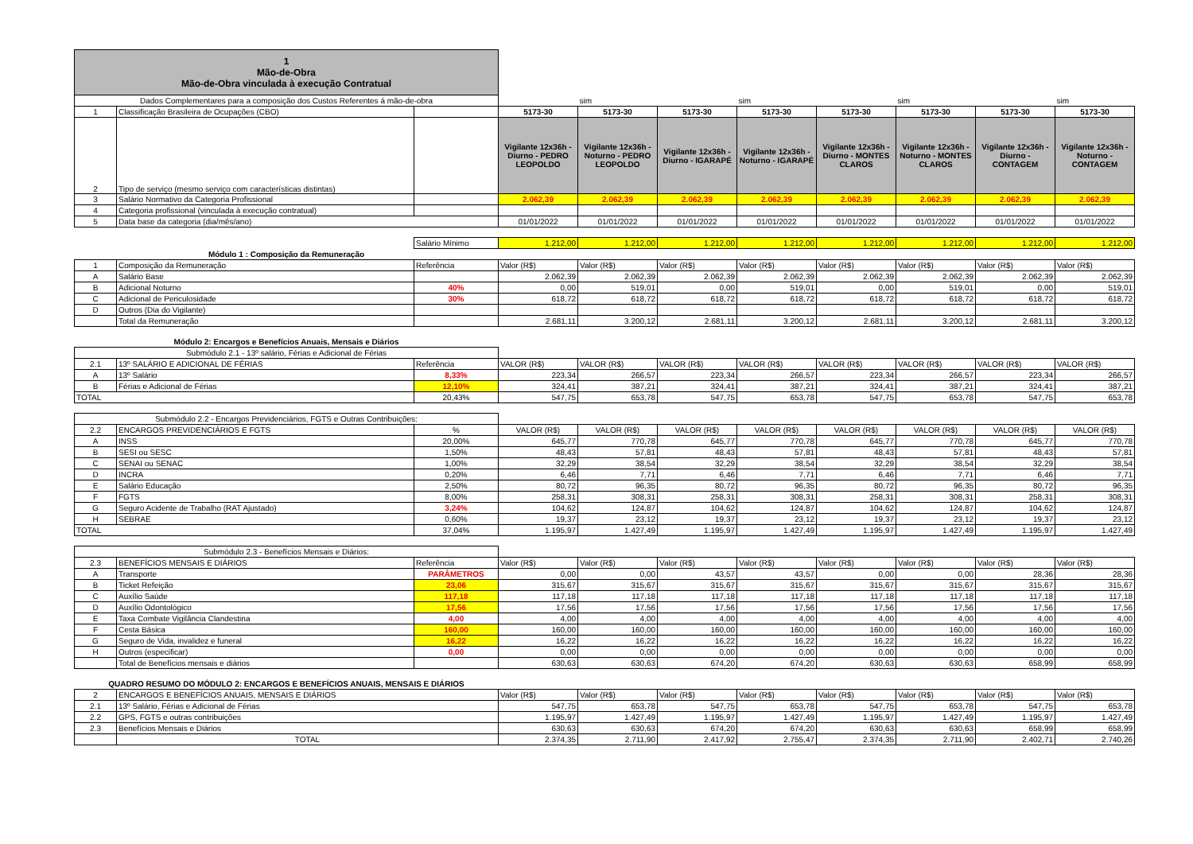| 1 Mão-de-Obra Mão-de-Obra vinculada à execução Contratual | | | | | | | | | | |
| Dados Complementares para a composição dos Custos Referentes á mão-de-obra | | | | sim | | sim | | sim | | sim |
| 1 | Classificação Brasileira de Ocupações (CBO) | | 5173-30 | 5173-30 | 5173-30 | 5173-30 | 5173-30 | 5173-30 | 5173-30 | 5173-30 |
| 2 | Tipo de serviço (mesmo serviço com características distintas) | | Vigilante 12x36h - Diurno - PEDRO LEOPOLDO | Vigilante 12x36h - Noturno - PEDRO LEOPOLDO | Vigilante 12x36h - Diurno - IGARAPÉ | Vigilante 12x36h - Noturno - IGARAPÉ | Vigilante 12x36h - Diurno - MONTES CLAROS | Vigilante 12x36h - Noturno - MONTES CLAROS | Vigilante 12x36h - Diurno - CONTAGEM | Vigilante 12x36h - Noturno - CONTAGEM |
| 3 | Salário Normativo da Categoria Profissional | | 2.062,39 | 2.062,39 | 2.062,39 | 2.062,39 | 2.062,39 | 2.062,39 | 2.062,39 | 2.062,39 |
| 4 | Categoria profissional (vinculada à execução contratual) | | | | | | | | | |
| 5 | Data base da categoria (dia/mês/ano) | | 01/01/2022 | 01/01/2022 | 01/01/2022 | 01/01/2022 | 01/01/2022 | 01/01/2022 | 01/01/2022 | 01/01/2022 |
| | | Salário Mínimo | 1.212,00 | 1.212,00 | 1.212,00 | 1.212,00 | 1.212,00 | 1.212,00 | 1.212,00 | 1.212,00 |
| Módulo 1 : Composição da Remuneração | | | | | | | | | | |
| 1 | Composição da Remuneração | Referência | Valor (R$) | Valor (R$) | Valor (R$) | Valor (R$) | Valor (R$) | Valor (R$) | Valor (R$) | Valor (R$) |
| A | Salário Base | | 2.062,39 | 2.062,39 | 2.062,39 | 2.062,39 | 2.062,39 | 2.062,39 | 2.062,39 | 2.062,39 |
| B | Adicional Noturno | 40% | 0,00 | 519,01 | 0,00 | 519,01 | 0,00 | 519,01 | 0,00 | 519,01 |
| C | Adicional de Periculosidade | 30% | 618,72 | 618,72 | 618,72 | 618,72 | 618,72 | 618,72 | 618,72 | 618,72 |
| D | Outros (Dia do Vigilante) | | | | | | | | | |
| | Total da Remuneração | | 2.681,11 | 3.200,12 | 2.681,11 | 3.200,12 | 2.681,11 | 3.200,12 | 2.681,11 | 3.200,12 |
| Módulo 2: Encargos e Benefícios Anuais, Mensais e Diários | | | | | | | | | | |
| Submódulo 2.1 - 13º salário, Férias e Adicional de Férias | | | | | | | | | | |
| 2.1 | 13º SALÁRIO E ADICIONAL DE FÉRIAS | Referência | VALOR (R$) | VALOR (R$) | VALOR (R$) | VALOR (R$) | VALOR (R$) | VALOR (R$) | VALOR (R$) | VALOR (R$) |
| A | 13º Salário | 8,33% | 223,34 | 266,57 | 223,34 | 266,57 | 223,34 | 266,57 | 223,34 | 266,57 |
| B | Férias e Adicional de Férias | 12,10% | 324,41 | 387,21 | 324,41 | 387,21 | 324,41 | 387,21 | 324,41 | 387,21 |
| TOTAL | | 20,43% | 547,75 | 653,78 | 547,75 | 653,78 | 547,75 | 653,78 | 547,75 | 653,78 |
| Submódulo 2.2 - Encargos Previdenciários, FGTS e Outras Contribuições: | | | | | | | | | | |
| 2.2 | ENCARGOS PREVIDENCIÁRIOS E FGTS | % | VALOR (R$) | VALOR (R$) | VALOR (R$) | VALOR (R$) | VALOR (R$) | VALOR (R$) | VALOR (R$) | VALOR (R$) |
| A | INSS | 20,00% | 645,77 | 770,78 | 645,77 | 770,78 | 645,77 | 770,78 | 645,77 | 770,78 |
| B | SESI ou SESC | 1,50% | 48,43 | 57,81 | 48,43 | 57,81 | 48,43 | 57,81 | 48,43 | 57,81 |
| C | SENAI ou SENAC | 1,00% | 32,29 | 38,54 | 32,29 | 38,54 | 32,29 | 38,54 | 32,29 | 38,54 |
| D | INCRA | 0,20% | 6,46 | 7,71 | 6,46 | 7,71 | 6,46 | 7,71 | 6,46 | 7,71 |
| E | Salário Educação | 2,50% | 80,72 | 96,35 | 80,72 | 96,35 | 80,72 | 96,35 | 80,72 | 96,35 |
| F | FGTS | 8,00% | 258,31 | 308,31 | 258,31 | 308,31 | 258,31 | 308,31 | 258,31 | 308,31 |
| G | Seguro Acidente de Trabalho (RAT Ajustado) | 3,24% | 104,62 | 124,87 | 104,62 | 124,87 | 104,62 | 124,87 | 104,62 | 124,87 |
| H | SEBRAE | 0,60% | 19,37 | 23,12 | 19,37 | 23,12 | 19,37 | 23,12 | 19,37 | 23,12 |
| TOTAL | | 37,04% | 1.195,97 | 1.427,49 | 1.195,97 | 1.427,49 | 1.195,97 | 1.427,49 | 1.195,97 | 1.427,49 |
| Submódulo 2.3 - Benefícios Mensais e Diários: | | | | | | | | | | |
| 2.3 | BENEFÍCIOS MENSAIS E DIÁRIOS | Referência | Valor (R$) | Valor (R$) | Valor (R$) | Valor (R$) | Valor (R$) | Valor (R$) | Valor (R$) | Valor (R$) |
| A | Transporte | PARÂMETROS | 0,00 | 0,00 | 43,57 | 43,57 | 0,00 | 0,00 | 28,36 | 28,36 |
| B | Ticket Refeição | 23,06 | 315,67 | 315,67 | 315,67 | 315,67 | 315,67 | 315,67 | 315,67 | 315,67 |
| C | Auxílio Saúde | 117,18 | 117,18 | 117,18 | 117,18 | 117,18 | 117,18 | 117,18 | 117,18 | 117,18 |
| D | Auxílio Odontológico | 17,56 | 17,56 | 17,56 | 17,56 | 17,56 | 17,56 | 17,56 | 17,56 | 17,56 |
| E | Taxa Combate Vigilância Clandestina | 4,00 | 4,00 | 4,00 | 4,00 | 4,00 | 4,00 | 4,00 | 4,00 | 4,00 |
| F | Cesta Básica | 160,00 | 160,00 | 160,00 | 160,00 | 160,00 | 160,00 | 160,00 | 160,00 | 160,00 |
| G | Seguro de Vida, invalidez e funeral | 16,22 | 16,22 | 16,22 | 16,22 | 16,22 | 16,22 | 16,22 | 16,22 | 16,22 |
| H | Outros (especificar) | 0,00 | 0,00 | 0,00 | 0,00 | 0,00 | 0,00 | 0,00 | 0,00 | 0,00 |
| | Total de Benefícios mensais e diários | | 630,63 | 630,63 | 674,20 | 674,20 | 630,63 | 630,63 | 658,99 | 658,99 |
| QUADRO RESUMO DO MÓDULO 2: ENCARGOS E BENEFÍCIOS ANUAIS, MENSAIS E DIÁRIOS | | | | | | | | | | |
| 2 | ENCARGOS E BENEFÍCIOS ANUAIS, MENSAIS E DIÁRIOS | | Valor (R$) | Valor (R$) | Valor (R$) | Valor (R$) | Valor (R$) | Valor (R$) | Valor (R$) | Valor (R$) |
| 2.1 | 13º Salário, Férias e Adicional de Férias | | 547,75 | 653,78 | 547,75 | 653,78 | 547,75 | 653,78 | 547,75 | 653,78 |
| 2.2 | GPS, FGTS e outras contribuições | | 1.195,97 | 1.427,49 | 1.195,97 | 1.427,49 | 1.195,97 | 1.427,49 | 1.195,97 | 1.427,49 |
| 2.3 | Benefícios Mensais e Diários | | 630,63 | 630,63 | 674,20 | 674,20 | 630,63 | 630,63 | 658,99 | 658,99 |
| | TOTAL | | 2.374,35 | 2.711,90 | 2.417,92 | 2.755,47 | 2.374,35 | 2.711,90 | 2.402,71 | 2.740,26 |